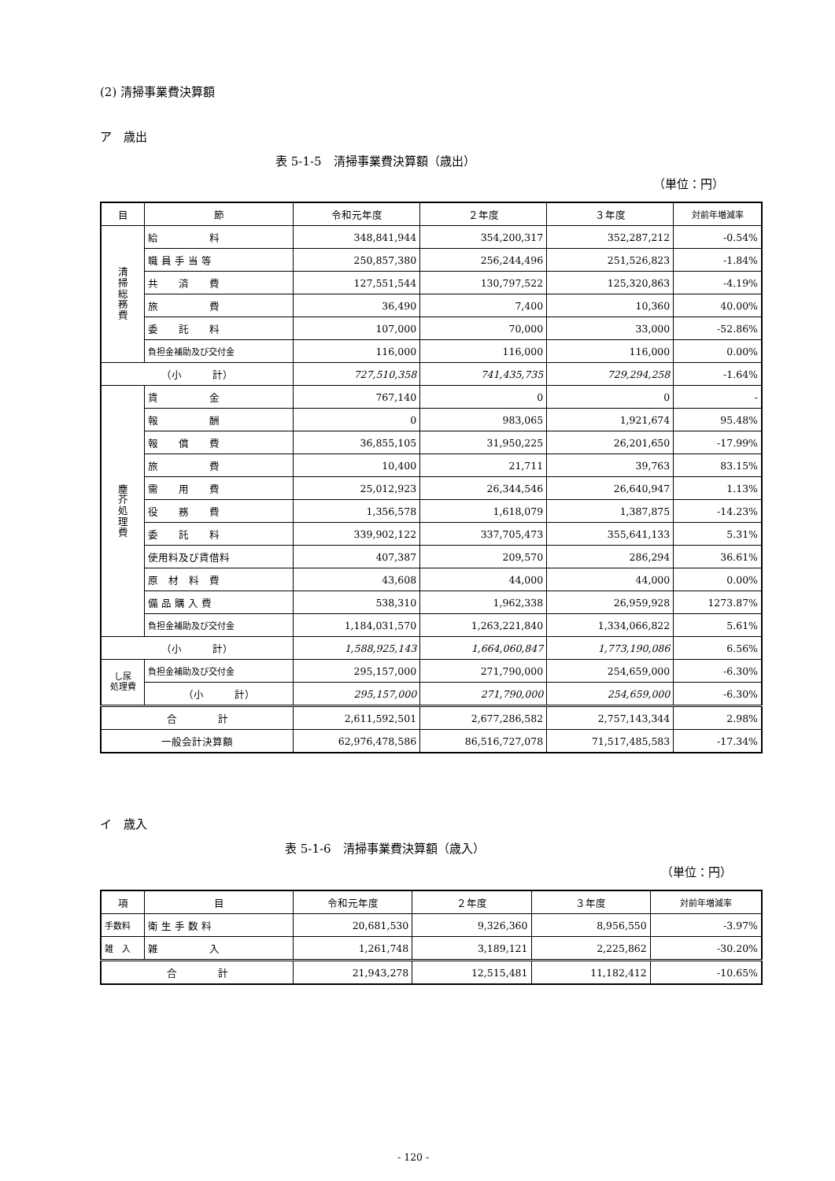(2) 清掃事業費決算額
ア　歳出
表 5-1-5　清掃事業費決算額（歳出）
（単位：円）
| 目 | 節 | 令和元年度 | ２年度 | ３年度 | 対前年増減率 |
| --- | --- | --- | --- | --- | --- |
| 清 掃 総 務 費 | 給 料 | 348,841,944 | 354,200,317 | 352,287,212 | -0.54% |
| | 職 員 手 当 等 | 250,857,380 | 256,244,496 | 251,526,823 | -1.84% |
| | 共 済 費 | 127,551,544 | 130,797,522 | 125,320,863 | -4.19% |
| | 旅 費 | 36,490 | 7,400 | 10,360 | 40.00% |
| | 委 託 料 | 107,000 | 70,000 | 33,000 | -52.86% |
| | 負担金補助及び交付金 | 116,000 | 116,000 | 116,000 | 0.00% |
| （小 計） | | 727,510,358 | 741,435,735 | 729,294,258 | -1.64% |
| 塵 芥 処 理 費 | 賃 金 | 767,140 | 0 | 0 | - |
| | 報 酬 | 0 | 983,065 | 1,921,674 | 95.48% |
| | 報 償 費 | 36,855,105 | 31,950,225 | 26,201,650 | -17.99% |
| | 旅 費 | 10,400 | 21,711 | 39,763 | 83.15% |
| | 需 用 費 | 25,012,923 | 26,344,546 | 26,640,947 | 1.13% |
| | 役 務 費 | 1,356,578 | 1,618,079 | 1,387,875 | -14.23% |
| | 委 託 料 | 339,902,122 | 337,705,473 | 355,641,133 | 5.31% |
| | 使用料及び賃借料 | 407,387 | 209,570 | 286,294 | 36.61% |
| | 原 材 料 費 | 43,608 | 44,000 | 44,000 | 0.00% |
| | 備 品 購 入 費 | 538,310 | 1,962,338 | 26,959,928 | 1273.87% |
| | 負担金補助及び交付金 | 1,184,031,570 | 1,263,221,840 | 1,334,066,822 | 5.61% |
| （小 計） | | 1,588,925,143 | 1,664,060,847 | 1,773,190,086 | 6.56% |
| し尿 処理費 | 負担金補助及び交付金 | 295,157,000 | 271,790,000 | 254,659,000 | -6.30% |
| | （小 計） | 295,157,000 | 271,790,000 | 254,659,000 | -6.30% |
| 合 計 | | 2,611,592,501 | 2,677,286,582 | 2,757,143,344 | 2.98% |
| 一般会計決算額 | | 62,976,478,586 | 86,516,727,078 | 71,517,485,583 | -17.34% |
イ　歳入
表 5-1-6　清掃事業費決算額（歳入）
（単位：円）
| 項 | 目 | 令和元年度 | ２年度 | ３年度 | 対前年増減率 |
| --- | --- | --- | --- | --- | --- |
| 手数料 | 衛 生 手 数 料 | 20,681,530 | 9,326,360 | 8,956,550 | -3.97% |
| 雑 入 | 雑 入 | 1,261,748 | 3,189,121 | 2,225,862 | -30.20% |
| 合 計 | | 21,943,278 | 12,515,481 | 11,182,412 | -10.65% |
- 120 -